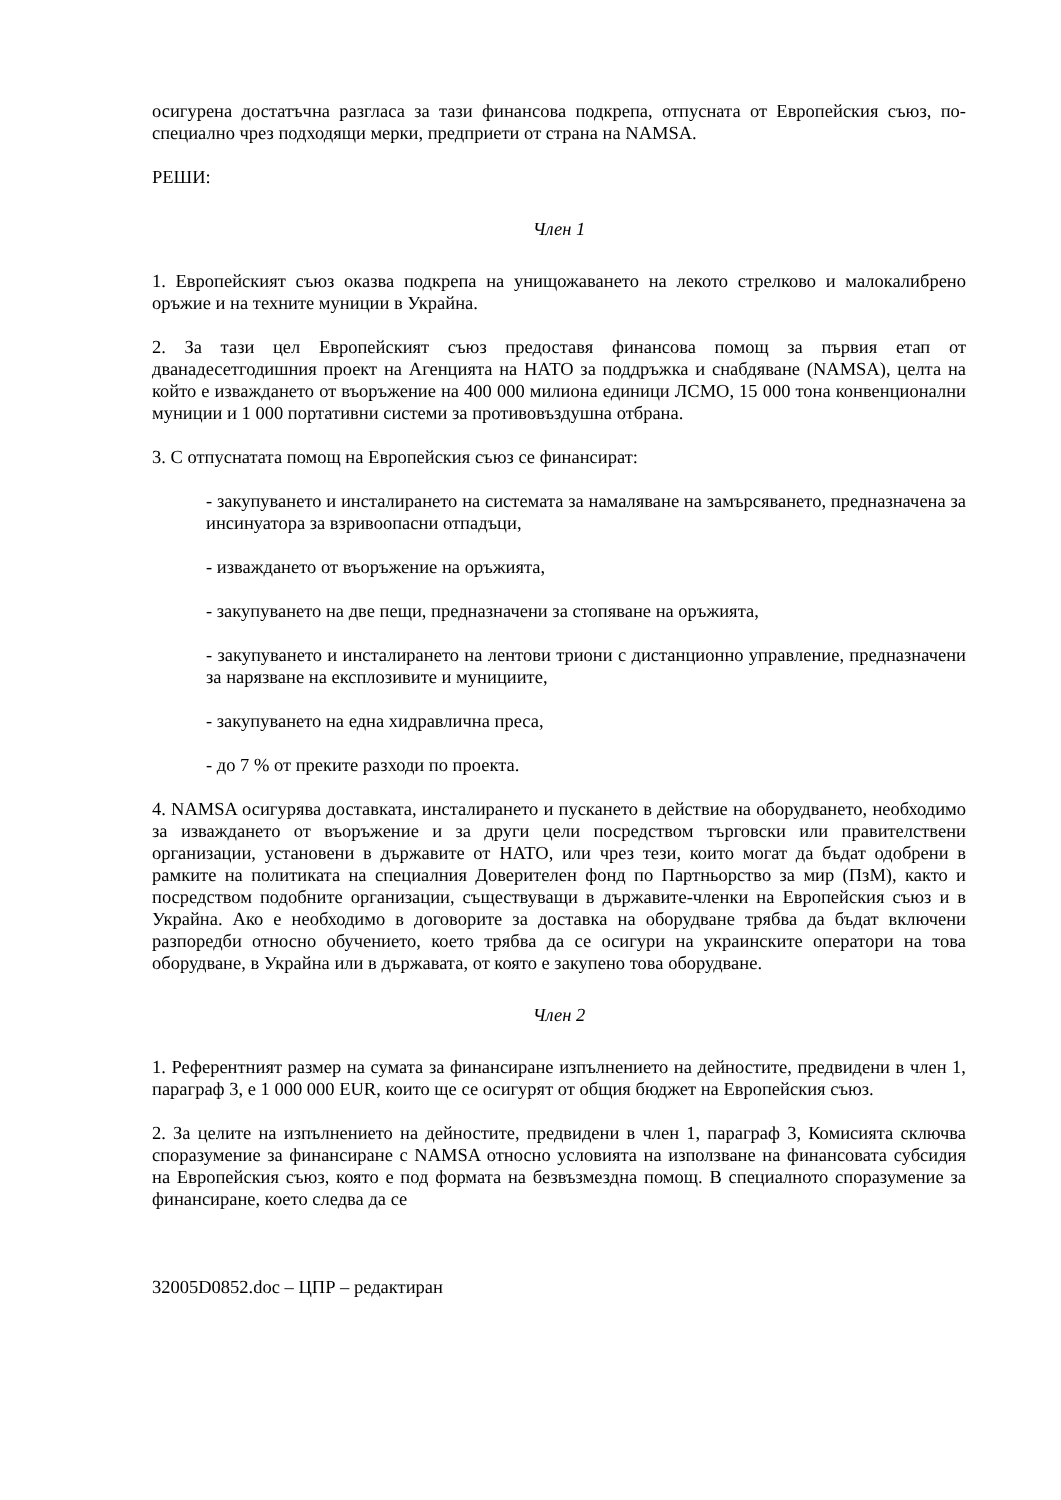осигурена достатъчна разгласа за тази финансова подкрепа, отпусната от Европейския съюз, по-специално чрез подходящи мерки, предприети от страна на NAMSA.
РЕШИ:
Член 1
1. Европейският съюз оказва подкрепа на унищожаването на лекото стрелково и малокалибрено оръжие и на техните муниции в Украйна.
2. За тази цел Европейският съюз предоставя финансова помощ за първия етап от дванадесетгодишния проект на Агенцията на НАТО за поддръжка и снабдяване (NAMSA), целта на който е изваждането от въоръжение на 400 000 милиона единици ЛСМО, 15 000 тона конвенционални муниции и 1 000 портативни системи за противовъздушна отбрана.
3. С отпуснатата помощ на Европейския съюз се финансират:
- закупуването и инсталирането на системата за намаляване на замърсяването, предназначена за инсинуатора за взривоопасни отпадъци,
- изваждането от въоръжение на оръжията,
- закупуването на две пещи, предназначени за стопяване на оръжията,
- закупуването и инсталирането на лентови триони с дистанционно управление, предназначени за нарязване на експлозивите и мунициите,
- закупуването на една хидравлична преса,
- до 7 % от преките разходи по проекта.
4. NAMSA осигурява доставката, инсталирането и пускането в действие на оборудването, необходимо за изваждането от въоръжение и за други цели посредством търговски или правителствени организации, установени в държавите от НАТО, или чрез тези, които могат да бъдат одобрени в рамките на политиката на специалния Доверителен фонд по Партньорство за мир (ПзМ), както и посредством подобните организации, съществуващи в държавите-членки на Европейския съюз и в Украйна. Ако е необходимо в договорите за доставка на оборудване трябва да бъдат включени разпоредби относно обучението, което трябва да се осигури на украинските оператори на това оборудване, в Украйна или в държавата, от която е закупено това оборудване.
Член 2
1. Референтният размер на сумата за финансиране изпълнението на дейностите, предвидени в член 1, параграф 3, е 1 000 000 EUR, които ще се осигурят от общия бюджет на Европейския съюз.
2. За целите на изпълнението на дейностите, предвидени в член 1, параграф 3, Комисията сключва споразумение за финансиране с NAMSA относно условията на използване на финансовата субсидия на Европейския съюз, която е под формата на безвъзмездна помощ. В специалното споразумение за финансиране, което следва да се
32005D0852.doc – ЦПР – редактиран